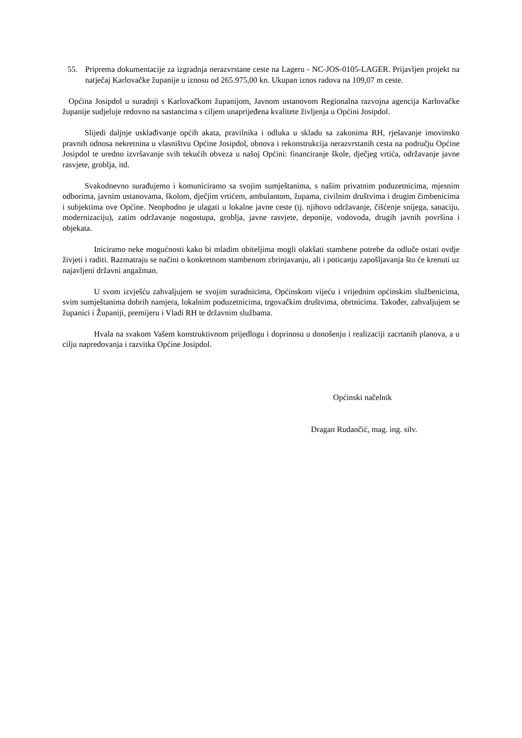55. Priprema dokumentacije za izgradnja nerazvrstane ceste na Lageru - NC-JOS-0105-LAGER. Prijavljen projekt na natječaj Karlovačke županije u iznosu od 265.975,00 kn. Ukupan iznos radova na 109,07 m ceste.
Općina Josipdol u suradnji s Karlovačkom županijom, Javnom ustanovom Regionalna razvojna agencija Karlovačke županije sudjeluje redovno na sastancima s ciljem unaprijeđena kvalitete življenja u Općini Josipdol.
Slijedi daljnje usklađivanje općih akata, pravilnika i odluka u skladu sa zakonima RH, rješavanje imovinsko pravnih odnosa nekretnina u vlasništvu Općine Josipdol, obnova i rekonstrukcija nerazvrstanih cesta na području Općine Josipdol te uredno izvršavanje svih tekućih obveza u našoj Općini: financiranje škole, dječjeg vrtića, održavanje javne rasvjete, groblja, itd.
Svakodnevno surađujemo i komuniciramo sa svojim sumještanima, s našim privatnim poduzetnicima, mjesnim odborima, javnim ustanovama, školom, dječjim vrtićem, ambulantom, župama, civilnim društvima i drugim čimbenicima i subjektima ove Općine. Neophodno je ulagati u lokalne javne ceste (tj. njihovo održavanje, čišćenje snijega, sanaciju, modernizaciju), zatim održavanje nogostupa, groblja, javne rasvjete, deponije, vodovoda, drugih javnih površina i objekata.
Iniciramo neke mogućnosti kako bi mladim obiteljima mogli olakšati stambene potrebe da odluče ostati ovdje živjeti i raditi. Razmatraju se načini o konkretnom stambenom zbrinjavanju, ali i poticanju zapošljavanja što će krenuti uz najavljeni državni angažman.
U svom izvješću zahvaljujem se svojim suradnicima, Općinskom vijeću i vrijednim općinskim službenicima, svim sumještanima dobrih namjera, lokalnim poduzetnicima, trgovačkim društvima, obrtnicima. Također, zahvaljujem se županici i Županiji, premijeru i Vladi RH te državnim službama.
Hvala na svakom Vašem konstruktivnom prijedlogu i doprinosu u donošenju i realizaciji zacrtanih planova, a u cilju napredovanja i razvitka Općine Josipdol.
Općinski načelnik
Dragan Rudančić, mag. ing. silv.